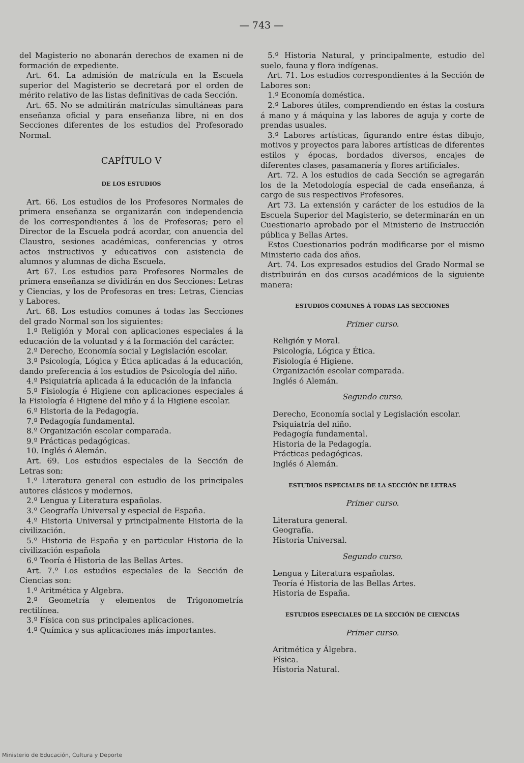— 743 —
del Magisterio no abonarán derechos de examen ni de formación de expediente.
Art. 64. La admisión de matrícula en la Escuela superior del Magisterio se decretará por el orden de mérito relativo de las listas definitivas de cada Sección.
Art. 65. No se admitirán matrículas simultáneas para enseñanza oficial y para enseñanza libre, ni en dos Secciones diferentes de los estudios del Profesorado Normal.
CAPÍTULO V
DE LOS ESTUDIOS
Art. 66. Los estudios de los Profesores Normales de primera enseñanza se organizarán con independencia de los correspondientes á los de Profesoras; pero el Director de la Escuela podrá acordar, con anuencia del Claustro, sesiones académicas, conferencias y otros actos instructivos y educativos con asistencia de alumnos y alumnas de dicha Escuela.
Art 67. Los estudios para Profesores Normales de primera enseñanza se dividirán en dos Secciones: Letras y Ciencias, y los de Profesoras en tres: Letras, Ciencias y Labores.
Art. 68. Los estudios comunes á todas las Secciones del grado Normal son los siguientes:
1.º Religión y Moral con aplicaciones especiales á la educación de la voluntad y á la formación del carácter.
2.º Derecho, Economía social y Legislación escolar.
3.º Psicología, Lógica y Ética aplicadas á la educación, dando preferencia á los estudios de Psicología del niño.
4.º Psiquiatría aplicada á la educación de la infancia
5.º Fisiología é Higiene con aplicaciones especiales á la Fisiología é Higiene del niño y á la Higiene escolar.
6.º Historia de la Pedagogía.
7.º Pedagogía fundamental.
8.º Organización escolar comparada.
9.º Prácticas pedagógicas.
10. Inglés ó Alemán.
Art. 69. Los estudios especiales de la Sección de Letras son:
1.º Literatura general con estudio de los principales autores clásicos y modernos.
2.º Lengua y Literatura españolas.
3.º Geografía Universal y especial de España.
4.º Historia Universal y principalmente Historia de la civilización.
5.º Historia de España y en particular Historia de la civilización española
6.º Teoría é Historia de las Bellas Artes.
Art. 7.º Los estudios especiales de la Sección de Ciencias son:
1.º Aritmética y Algebra.
2.º Geometría y elementos de Trigonometría rectilínea.
3.º Física con sus principales aplicaciones.
4.º Química y sus aplicaciones más importantes.
5.º Historia Natural, y principalmente, estudio del suelo, fauna y flora indígenas.
Art. 71. Los estudios correspondientes á la Sección de Labores son:
1.º Economía doméstica.
2.º Labores útiles, comprendiendo en éstas la costura á mano y á máquina y las labores de aguja y corte de prendas usuales.
3.º Labores artísticas, figurando entre éstas dibujo, motivos y proyectos para labores artísticas de diferentes estilos y épocas, bordados diversos, encajes de diferentes clases, pasamanería y flores artificiales.
Art. 72. A los estudios de cada Sección se agregarán los de la Metodología especial de cada enseñanza, á cargo de sus respectivos Profesores.
Art 73. La extensión y carácter de los estudios de la Escuela Superior del Magisterio, se determinarán en un Cuestionario aprobado por el Ministerio de Instrucción pública y Bellas Artes.
Estos Cuestionarios podrán modificarse por el mismo Ministerio cada dos años.
Art. 74. Los expresados estudios del Grado Normal se distribuirán en dos cursos académicos de la siguiente manera:
ESTUDIOS COMUNES Á TODAS LAS SECCIONES
Primer curso.
Religión y Moral.
Psicología, Lógica y Ética.
Fisiología é Higiene.
Organización escolar comparada.
Inglés ó Alemán.
Segundo curso.
Derecho, Economía social y Legislación escolar.
Psiquiatría del niño.
Pedagogía fundamental.
Historia de la Pedagogía.
Prácticas pedagógicas.
Inglés ó Alemán.
ESTUDIOS ESPECIALES DE LA SECCIÓN DE LETRAS
Primer curso.
Literatura general.
Geografía.
Historia Universal.
Segundo curso.
Lengua y Literatura españolas.
Teoría é Historia de las Bellas Artes.
Historia de España.
ESTUDIOS ESPECIALES DE LA SECCIÓN DE CIENCIAS
Primer curso.
Aritmética y Álgebra.
Física.
Historia Natural.
Ministerio de Educación, Cultura y Deporte